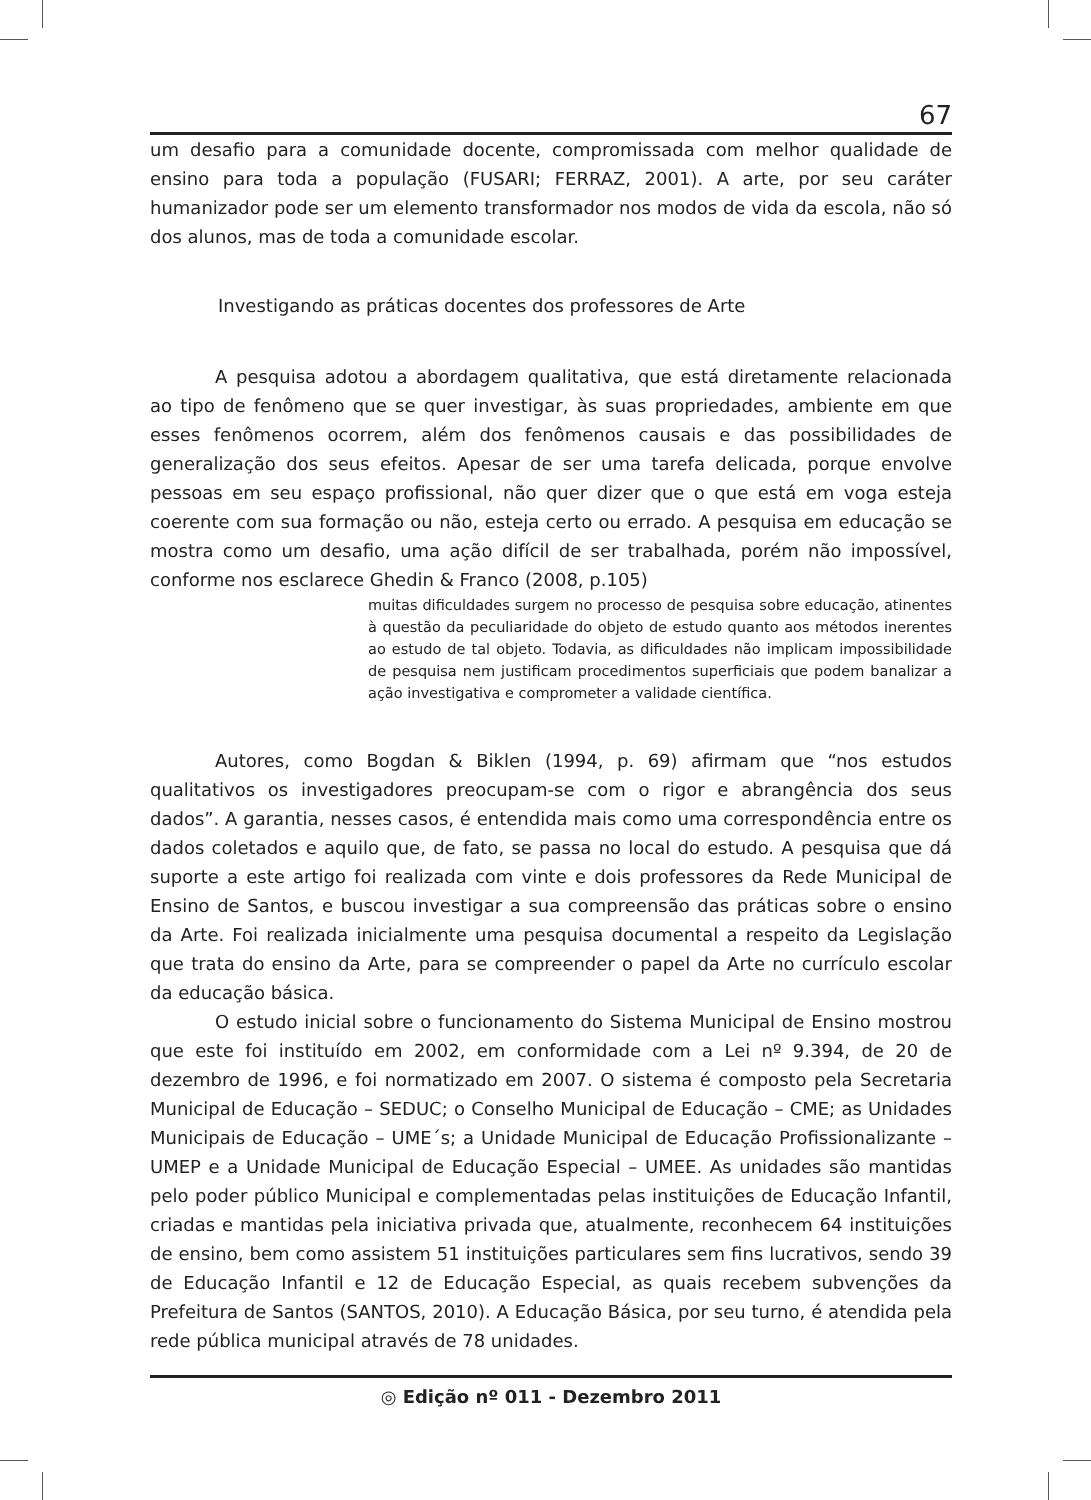67
um desafio para a comunidade docente, compromissada com melhor qualidade de ensino para toda a população (FUSARI; FERRAZ, 2001). A arte, por seu caráter humanizador pode ser um elemento transformador nos modos de vida da escola, não só dos alunos, mas de toda a comunidade escolar.
Investigando as práticas docentes dos professores de Arte
A pesquisa adotou a abordagem qualitativa, que está diretamente relacionada ao tipo de fenômeno que se quer investigar, às suas propriedades, ambiente em que esses fenômenos ocorrem, além dos fenômenos causais e das possibilidades de generalização dos seus efeitos. Apesar de ser uma tarefa delicada, porque envolve pessoas em seu espaço profissional, não quer dizer que o que está em voga esteja coerente com sua formação ou não, esteja certo ou errado. A pesquisa em educação se mostra como um desafio, uma ação difícil de ser trabalhada, porém não impossível, conforme nos esclarece Ghedin & Franco (2008, p.105)
muitas dificuldades surgem no processo de pesquisa sobre educação, atinentes à questão da peculiaridade do objeto de estudo quanto aos métodos inerentes ao estudo de tal objeto. Todavia, as dificuldades não implicam impossibilidade de pesquisa nem justificam procedimentos superficiais que podem banalizar a ação investigativa e comprometer a validade científica.
Autores, como Bogdan & Biklen (1994, p. 69) afirmam que “nos estudos qualitativos os investigadores preocupam-se com o rigor e abrangência dos seus dados”. A garantia, nesses casos, é entendida mais como uma correspondência entre os dados coletados e aquilo que, de fato, se passa no local do estudo. A pesquisa que dá suporte a este artigo foi realizada com vinte e dois professores da Rede Municipal de Ensino de Santos, e buscou investigar a sua compreensão das práticas sobre o ensino da Arte. Foi realizada inicialmente uma pesquisa documental a respeito da Legislação que trata do ensino da Arte, para se compreender o papel da Arte no currículo escolar da educação básica.
O estudo inicial sobre o funcionamento do Sistema Municipal de Ensino mostrou que este foi instituído em 2002, em conformidade com a Lei nº 9.394, de 20 de dezembro de 1996, e foi normatizado em 2007. O sistema é composto pela Secretaria Municipal de Educação – SEDUC; o Conselho Municipal de Educação – CME; as Unidades Municipais de Educação – UME´s; a Unidade Municipal de Educação Profissionalizante – UMEP e a Unidade Municipal de Educação Especial – UMEE. As unidades são mantidas pelo poder público Municipal e complementadas pelas instituições de Educação Infantil, criadas e mantidas pela iniciativa privada que, atualmente, reconhecem 64 instituições de ensino, bem como assistem 51 instituições particulares sem fins lucrativos, sendo 39 de Educação Infantil e 12 de Educação Especial, as quais recebem subvenções da Prefeitura de Santos (SANTOS, 2010). A Educação Básica, por seu turno, é atendida pela rede pública municipal através de 78 unidades.
◎ Edição nº 011 - Dezembro 2011